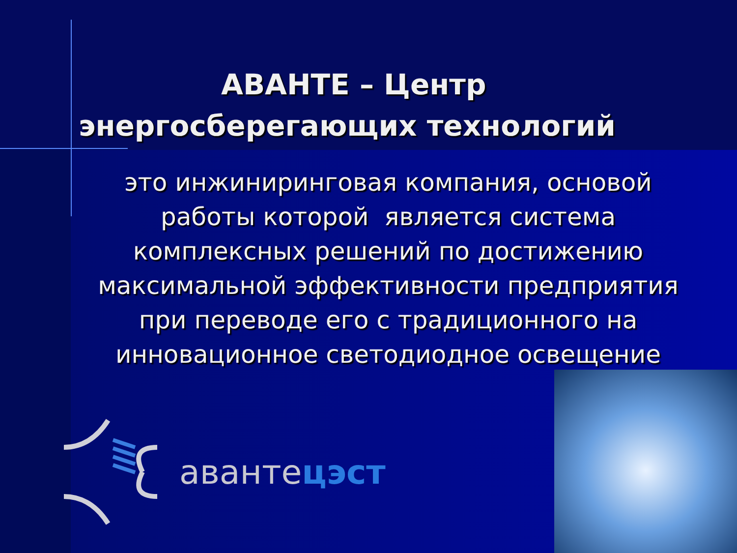АВАНТЕ – Центр
энергосберегающих технологий
это инжиниринговая компания, основой работы которой является система комплексных решений по достижению максимальной эффективности предприятия при переводе его с традиционного на инновационное светодиодное освещение
авантeцэст